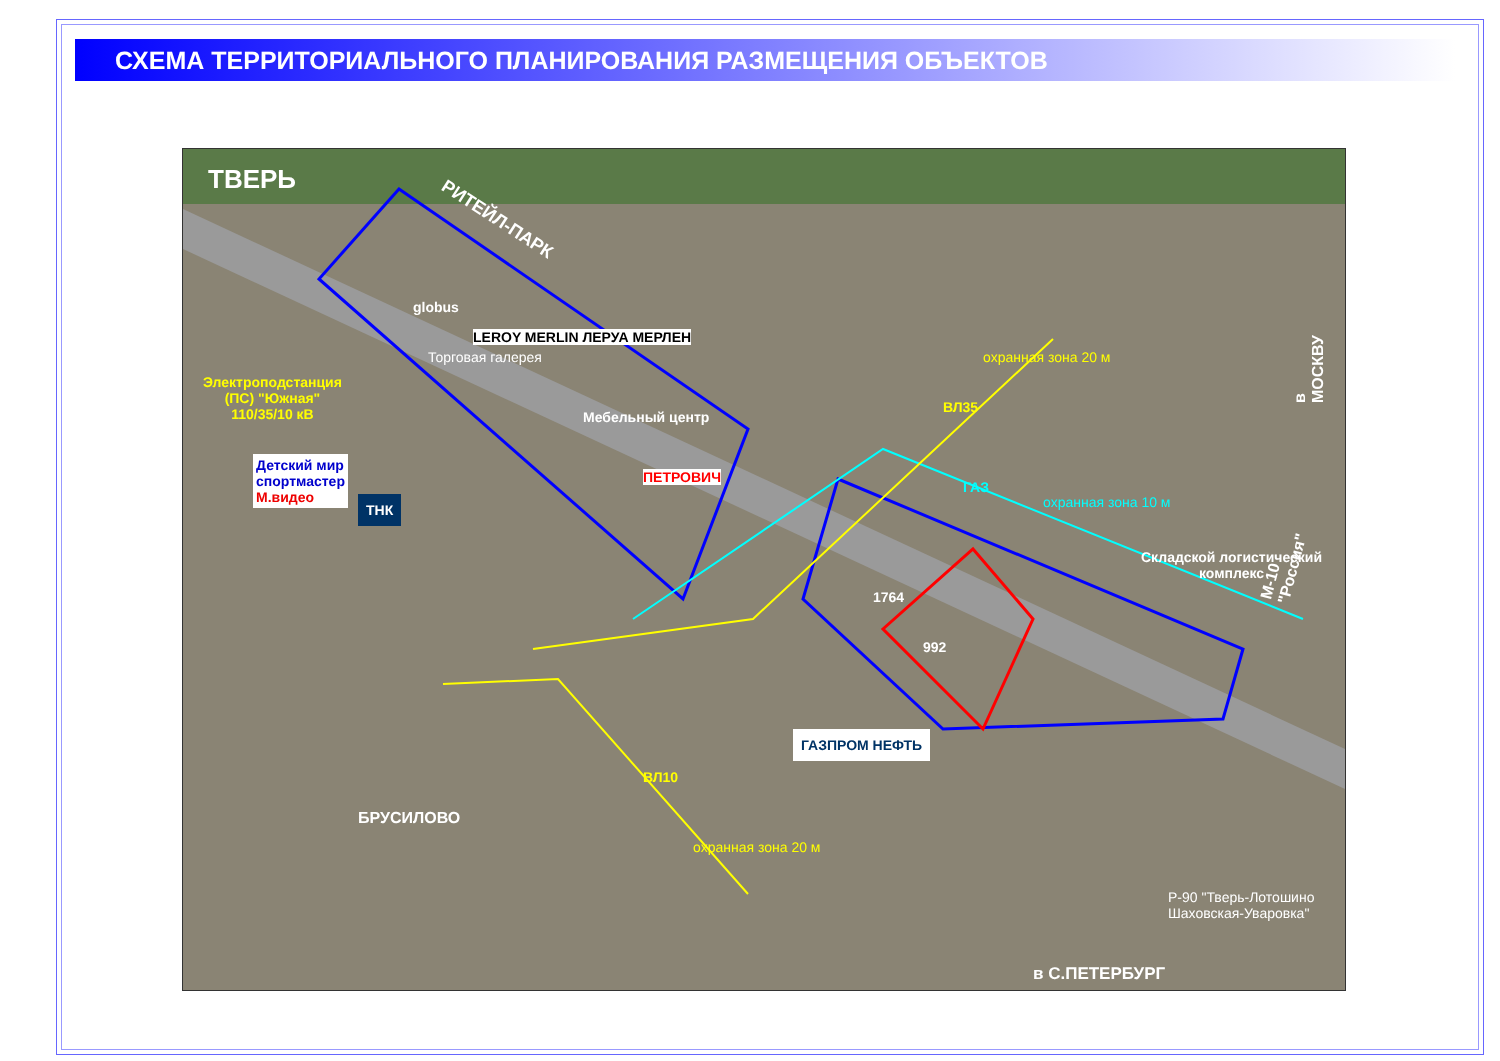СХЕМА ТЕРРИТОРИАЛЬНОГО ПЛАНИРОВАНИЯ РАЗМЕЩЕНИЯ ОБЪЕКТОВ
ТВЕРЬ
РИТЕЙЛ-ПАРК
globus
Торговая галерея
LEROY MERLIN ЛЕРУА МЕРЛЕН
Мебельный центр
ПЕТРОВИЧ
Электроподстанция
(ПС) "Южная"
110/35/10 кВ
Детский мир
спортмастер
М.видео
ТНК
ВЛ35
охранная зона 20 м
ГАЗ
охранная зона 10 м
Складской логистический комплекс
1764
992
ГАЗПРОМ НЕФТЬ
ВЛ10
охранная зона 20 м
БРУСИЛОВО
М-10 "Россия"
в МОСКВУ
Р-90 "Тверь-Лотошино Шаховская-Уваровка"
в С.ПЕТЕРБУРГ